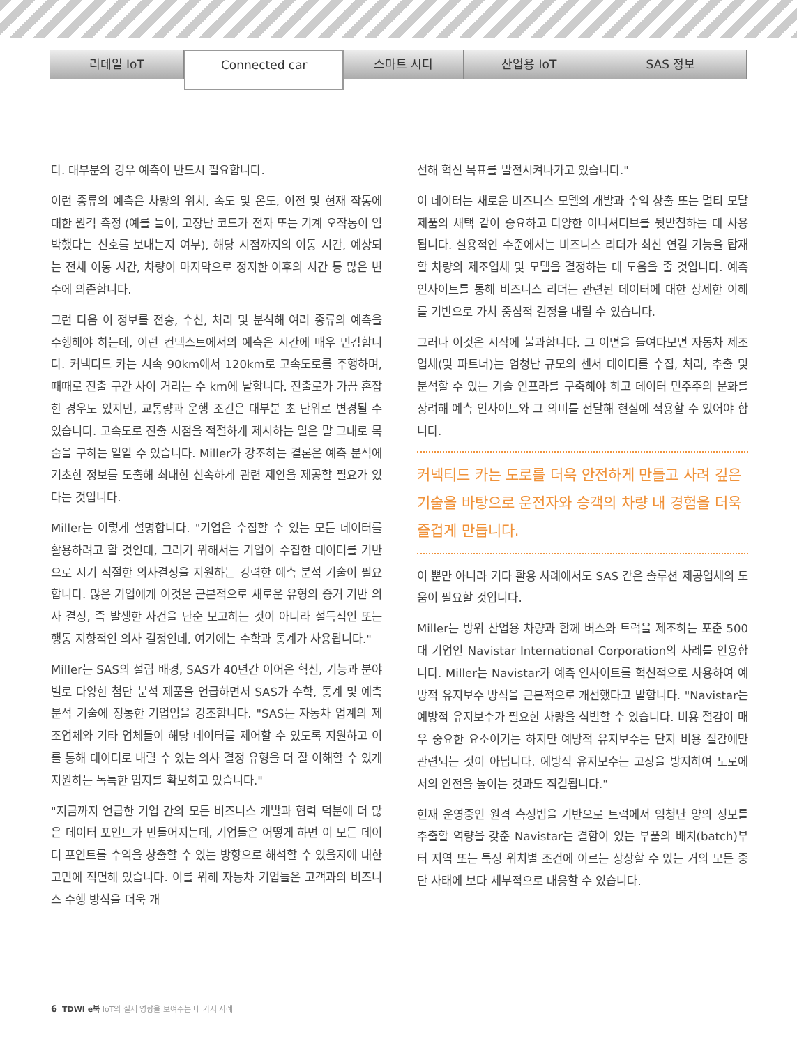리테일 IoT
Connected car
스마트 시티 산업용 IoT SAS 정보
다. 대부분의 경우 예측이 반드시 필요합니다.
이런 종류의 예측은 차량의 위치, 속도 및 온도, 이전 및 현재 작동에 대한 원격 측정 (예를 들어, 고장난 코드가 전자 또는 기계 오작동이 임박했다는 신호를 보내는지 여부), 해당 시점까지의 이동 시간, 예상되는 전체 이동 시간, 차량이 마지막으로 정지한 이후의 시간 등 많은 변수에 의존합니다.
그런 다음 이 정보를 전송, 수신, 처리 및 분석해 여러 종류의 예측을 수행해야 하는데, 이런 컨텍스트에서의 예측은 시간에 매우 민감합니다. 커넥티드 카는 시속 90km에서 120km로 고속도로를 주행하며, 때때로 진출 구간 사이 거리는 수 km에 달합니다. 진출로가 가끔 혼잡한 경우도 있지만, 교통량과 운행 조건은 대부분 초 단위로 변경될 수 있습니다. 고속도로 진출 시점을 적절하게 제시하는 일은 말 그대로 목숨을 구하는 일일 수 있습니다. Miller가 강조하는 결론은 예측 분석에 기초한 정보를 도출해 최대한 신속하게 관련 제안을 제공할 필요가 있다는 것입니다.
Miller는 이렇게 설명합니다. "기업은 수집할 수 있는 모든 데이터를 활용하려고 할 것인데, 그러기 위해서는 기업이 수집한 데이터를 기반으로 시기 적절한 의사결정을 지원하는 강력한 예측 분석 기술이 필요합니다. 많은 기업에게 이것은 근본적으로 새로운 유형의 증거 기반 의사 결정, 즉 발생한 사건을 단순 보고하는 것이 아니라 설득적인 또는 행동 지향적인 의사 결정인데, 여기에는 수학과 통계가 사용됩니다."
Miller는 SAS의 설립 배경, SAS가 40년간 이어온 혁신, 기능과 분야별로 다양한 첨단 분석 제품을 언급하면서 SAS가 수학, 통계 및 예측 분석 기술에 정통한 기업임을 강조합니다. "SAS는 자동차 업계의 제조업체와 기타 업체들이 해당 데이터를 제어할 수 있도록 지원하고 이를 통해 데이터로 내릴 수 있는 의사 결정 유형을 더 잘 이해할 수 있게 지원하는 독특한 입지를 확보하고 있습니다."
"지금까지 언급한 기업 간의 모든 비즈니스 개발과 협력 덕분에 더 많은 데이터 포인트가 만들어지는데, 기업들은 어떻게 하면 이 모든 데이터 포인트를 수익을 창출할 수 있는 방향으로 해석할 수 있을지에 대한 고민에 직면해 있습니다. 이를 위해 자동차 기업들은 고객과의 비즈니스 수행 방식을 더욱 개
선해 혁신 목표를 발전시켜나가고 있습니다."
이 데이터는 새로운 비즈니스 모델의 개발과 수익 창출 또는 멀티 모달 제품의 채택 같이 중요하고 다양한 이니셔티브를 뒷받침하는 데 사용됩니다. 실용적인 수준에서는 비즈니스 리더가 최신 연결 기능을 탑재할 차량의 제조업체 및 모델을 결정하는 데 도움을 줄 것입니다. 예측 인사이트를 통해 비즈니스 리더는 관련된 데이터에 대한 상세한 이해를 기반으로 가치 중심적 결정을 내릴 수 있습니다.
그러나 이것은 시작에 불과합니다. 그 이면을 들여다보면 자동차 제조업체(및 파트너)는 엄청난 규모의 센서 데이터를 수집, 처리, 추출 및 분석할 수 있는 기술 인프라를 구축해야 하고 데이터 민주주의 문화를 장려해 예측 인사이트와 그 의미를 전달해 현실에 적용할 수 있어야 합니다.
커넥티드 카는 도로를 더욱 안전하게 만들고 사려 깊은 기술을 바탕으로 운전자와 승객의 차량 내 경험을 더욱 즐겁게 만듭니다.
이 뿐만 아니라 기타 활용 사례에서도 SAS 같은 솔루션 제공업체의 도움이 필요할 것입니다.
Miller는 방위 산업용 차량과 함께 버스와 트럭을 제조하는 포춘 500대 기업인 Navistar International Corporation의 사례를 인용합니다. Miller는 Navistar가 예측 인사이트를 혁신적으로 사용하여 예방적 유지보수 방식을 근본적으로 개선했다고 말합니다. "Navistar는 예방적 유지보수가 필요한 차량을 식별할 수 있습니다. 비용 절감이 매우 중요한 요소이기는 하지만 예방적 유지보수는 단지 비용 절감에만 관련되는 것이 아닙니다. 예방적 유지보수는 고장을 방지하여 도로에서의 안전을 높이는 것과도 직결됩니다."
현재 운영중인 원격 측정법을 기반으로 트럭에서 엄청난 양의 정보를 추출할 역량을 갖춘 Navistar는 결함이 있는 부품의 배치(batch)부터 지역 또는 특정 위치별 조건에 이르는 상상할 수 있는 거의 모든 중단 사태에 보다 세부적으로 대응할 수 있습니다.
6 TDWI e북 IoT의 실제 영향을 보여주는 네 가지 사례